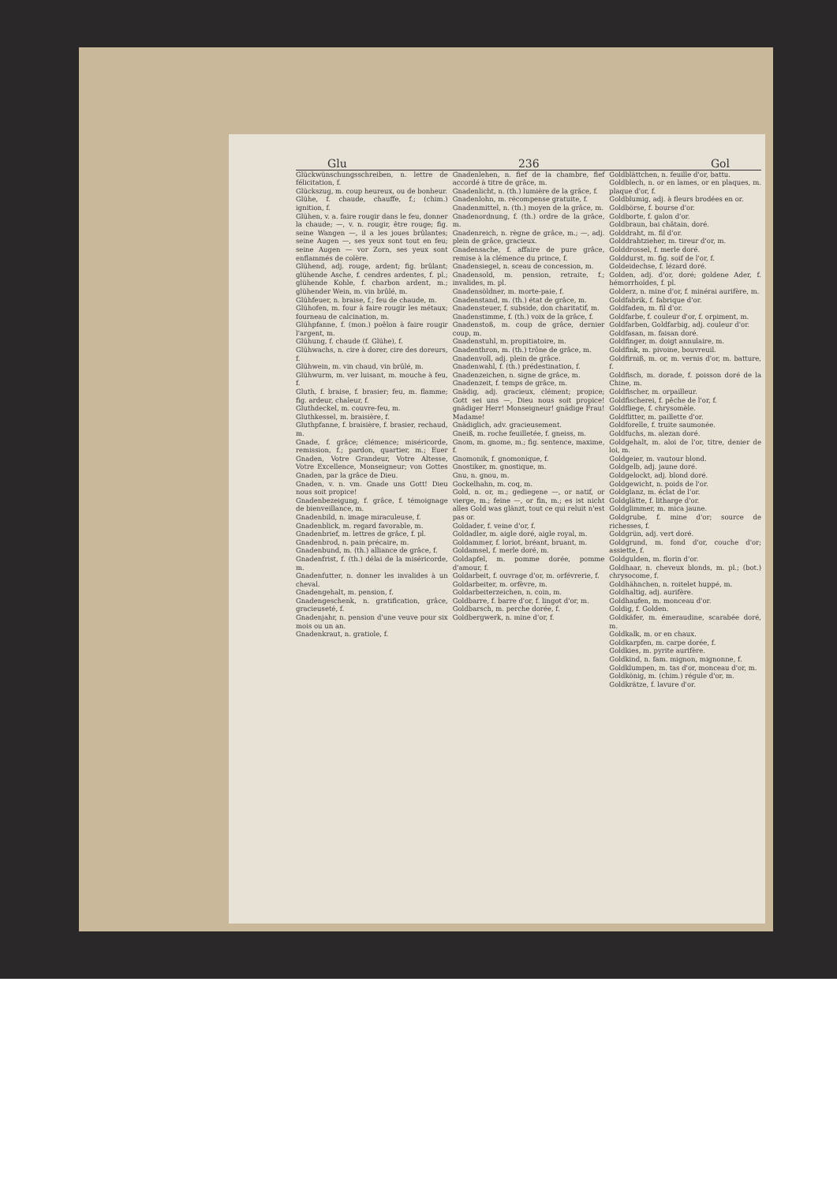Glu 236 Gol
Glückwünschungsschreiben, n. lettre de félicitation, f.
Glückszug, m. coup heureux, ou de bonheur.
Glühe, f. chaude, chauffe, f.; (chim.) ignition, f.
Glühen, v. a. faire rougir dans le feu, donner la chaude; —, v. n. rougir, être rouge; fig. seine Wangen —, il a les joues brûlantes; seine Augen —, ses yeux sont tout en feu; seine Augen — vor Zorn, ses yeux sont enflammés de colère.
Glühend, adj. rouge, ardent; fig. brûlant; glühende Asche, f. cendres ardentes, f. pl.; glühende Kohle, f. charbon ardent, m.; glühender Wein, m. vin brûlé, m.
Glühfeuer, n. braise, f.; feu de chaude, m.
Glühofen, m. four à faire rougir les métaux; fourneau de calcination, m.
Glühpfanne, f. (mon.) poêlon à faire rougir l'argent, m.
Glühung, f. chaude (f. Glühe), f.
Glühwachs, n. cire à dorer, cire des doreurs, f.
Glühwein, m. vin chaud, vin brûlé, m.
Glühwurm, m. ver luisant, m. mouche à feu, f.
Gluth, f. braise, f. brasier; feu, m. flamme; fig. ardeur, chaleur, f.
Gluthdeckel, m. couvre-feu, m.
Gluthkessel, m. braisière, f.
Gluthpfanne, f. braisière, f. brasier, rechaud, m.
Gnade, f. grâce; clémence; miséricorde, remission, f.; pardon, quartier, m.; Euer Gnaden, Votre Grandeur, Votre Altesse, Votre Excellence, Monseigneur; von Gottes Gnaden, par la grâce de Dieu.
Gnaden, v. n. vm. Gnade uns Gott! Dieu nous soit propice!
Gnadenbezeigung, f. grâce, f. témoignage de bienveillance, m.
Gnadenbild, n. image miraculeuse, f.
Gnadenblick, m. regard favorable, m.
Gnadenbrief, m. lettres de grâce, f. pl.
Gnadenbrod, n. pain précaire, m.
Gnadenbund, m. (th.) alliance de grâce, f.
Gnadenfrist, f. (th.) délai de la miséricorde, m.
Gnadenfutter, n. donner les invalides à un cheval.
Gnadengehalt, m. pension, f.
Gnadengeschenk, n. gratification, grâce, gracieuseté, f.
Gnadenjahr, n. pension d'une veuve pour six mois ou un an.
Gnadenkraut, n. gratiole, f.
Gnadenlehen, n. fief de la chambre, fief accordé à titre de grâce, m.
Gnadenlicht, n. (th.) lumière de la grâce, f.
Gnadenlohn, m. récompense gratuite, f.
Gnadenmittel, n. (th.) moyen de la grâce, m.
Gnadenordnung, f. (th.) ordre de la grâce, m.
Gnadenreich, n. règne de grâce, m.; —, adj. plein de grâce, gracieux.
Gnadensache, f. affaire de pure grâce, remise à la clémence du prince, f.
Gnadensiegel, n. sceau de concession, m.
Gnadensold, m. pension, retraite, f.; invalides, m. pl.
Gnadensöldner, m. morte-paie, f.
Gnadenstand, m. (th.) état de grâce, m.
Gnadensteuer, f. subside, don charitatif, m.
Gnadenstimme, f. (th.) voix de la grâce, f.
Gnadenstoß, m. coup de grâce, dernier coup, m.
Gnadenstuhl, m. propitiatoire, m.
Gnadenthron, m. (th.) trône de grâce, m.
Gnadenvoll, adj. plein de grâce.
Gnadenwahl, f. (th.) prédestination, f.
Gnadenzeichen, n. signe de grâce, m.
Gnadenzeit, f. temps de grâce, m.
Gnädig, adj. gracieux, clément; propice; Gott sei uns —, Dieu nous soit propice! gnädiger Herr! Monseigneur! gnädige Frau! Madame!
Gnädiglich, adv. gracieusement.
Gneiß, m. roche feuilletée, f. gneiss, m.
Gnom, m. gnome, m.; fig. sentence, maxime, f.
Gnomonik, f. gnomonique, f.
Gnostiker, m. gnostique, m.
Gnu, n. gnou, m.
Gockelhahn, m. coq, m.
Gold, n. or, m.; gediegene —, or natif, or vierge, m.; feine —, or fin, m.; es ist nicht alles Gold was glänzt, tout ce qui reluit n'est pas or.
Goldader, f. veine d'or, f.
Goldadler, m. aigle doré, aigle royal, m.
Goldammer, f. loriot, bréant, bruant, m.
Goldamsel, f. merle doré, m.
Goldapfel, m. pomme dorée, pomme d'amour, f.
Goldarbeit, f. ouvrage d'or, m. orfévrerie, f.
Goldarbeiter, m. orfèvre, m.
Goldarbeiterzeichen, n. coin, m.
Goldbarre, f. barre d'or, f. lingot d'or, m.
Goldbarsch, m. perche dorée, f.
Goldbergwerk, n. mine d'or, f.
Goldblättchen, n. feuille d'or, battu.
Goldblech, n. or en lames, or en plaques, m. plaque d'or, f.
Goldblumig, adj. à fleurs brodées en or.
Goldbörse, f. bourse d'or.
Goldborte, f. galon d'or.
Goldbraun, bai châtain, doré.
Golddraht, m. fil d'or.
Golddrahtzieher, m. tireur d'or, m.
Golddrossel, f. merle doré.
Golddurst, m. fig. soif de l'or, f.
Goldeidechse, f. lézard doré.
Golden, adj. d'or, doré; goldene Ader, f. hémorrhoïdes, f. pl.
Golderz, n. mine d'or, f. minérai aurifère, m.
Goldfabrik, f. fabrique d'or.
Goldfaden, m. fil d'or.
Goldfarbe, f. couleur d'or, f. orpiment, m.
Goldfarben, Goldfarbig, adj. couleur d'or.
Goldfasan, m. faisan doré.
Goldfinger, m. doigt annulaire, m.
Goldfink, m. pivoine, bouvreuil.
Goldfirniß, m. or, m. vernis d'or, m. batture, f.
Goldfisch, m. dorade, f. poisson doré de la Chine, m.
Goldfischer, m. orpailleur.
Goldfischerei, f. pêche de l'or, f.
Goldfliege, f. chrysomèle.
Goldflitter, m. paillette d'or.
Goldforelle, f. truite saumonée.
Goldfuchs, m. alezan doré.
Goldgehalt, m. aloi de l'or, titre, denier de loi, m.
Goldgeier, m. vautour blond.
Goldgelb, adj. jaune doré.
Goldgelockt, adj. blond doré.
Goldgewicht, n. poids de l'or.
Goldglanz, m. éclat de l'or.
Goldglätte, f. litharge d'or.
Goldglimmer, m. mica jaune.
Goldgrube, f. mine d'or; source de richesses, f.
Goldgrün, adj. vert doré.
Goldgrund, m. fond d'or, couche d'or; assiette, f.
Goldgulden, m. florin d'or.
Goldhaar, n. cheveux blonds, m. pl.; (bot.) chrysocome, f.
Goldhähnchen, n. roitelet huppé, m.
Goldhaltig, adj. aurifère.
Goldhaufen, m. monceau d'or.
Goldig, f. Golden.
Goldkäfer, m. émeraudine, scarabée doré, m.
Goldkalk, m. or en chaux.
Goldkarpfen, m. carpe dorée, f.
Goldkies, m. pyrite aurifère.
Goldkind, n. fam. mignon, mignonne, f.
Goldklumpen, m. tas d'or, monceau d'or, m.
Goldkönig, m. (chim.) régule d'or, m.
Goldkrätze, f. lavure d'or.